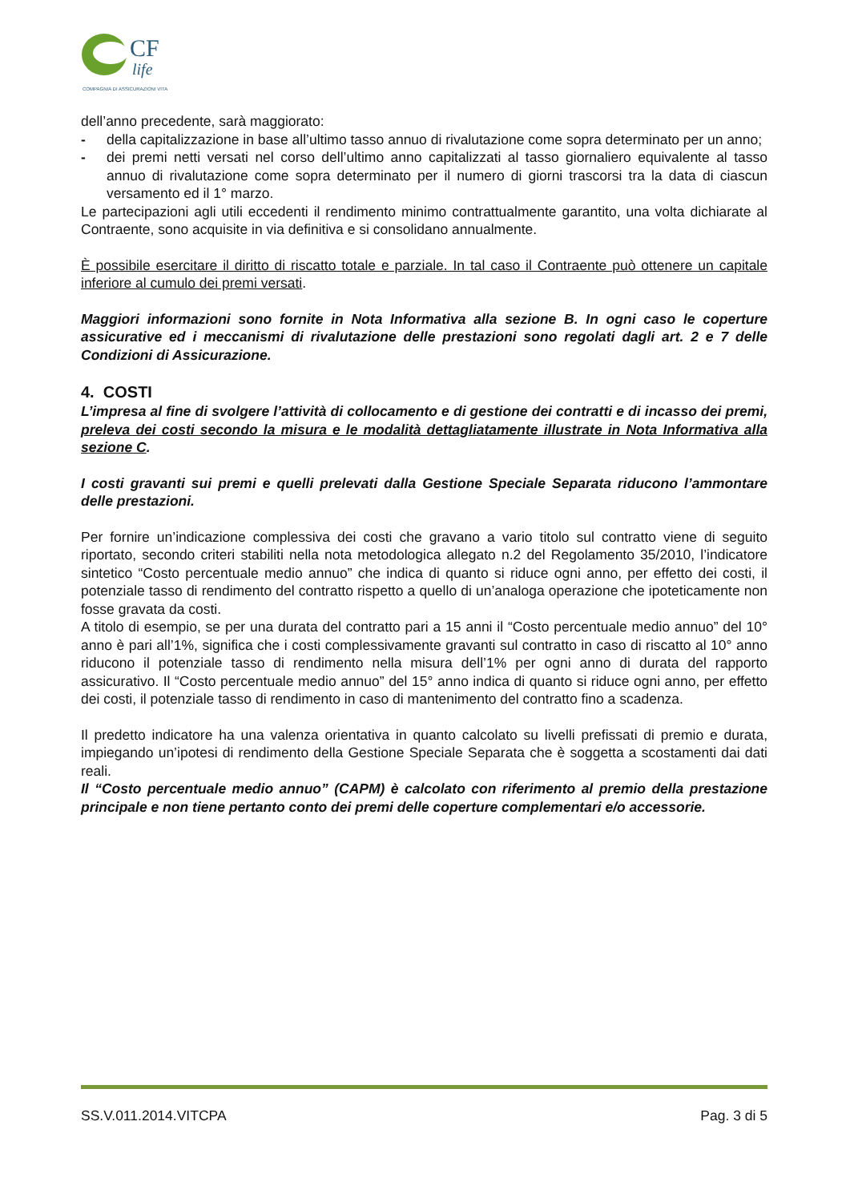CF
life
COMPAGNIA DI ASSICURAZIONI VITA
dell’anno precedente, sarà maggiorato:
- della capitalizzazione in base all’ultimo tasso annuo di rivalutazione come sopra determinato per un anno;
- dei premi netti versati nel corso dell’ultimo anno capitalizzati al tasso giornaliero equivalente al tasso annuo di rivalutazione come sopra determinato per il numero di giorni trascorsi tra la data di ciascun versamento ed il 1° marzo.
Le partecipazioni agli utili eccedenti il rendimento minimo contrattualmente garantito, una volta dichiarate al Contraente, sono acquisite in via definitiva e si consolidano annualmente.
È possibile esercitare il diritto di riscatto totale e parziale. In tal caso il Contraente può ottenere un capitale inferiore al cumulo dei premi versati.
Maggiori informazioni sono fornite in Nota Informativa alla sezione B. In ogni caso le coperture assicurative ed i meccanismi di rivalutazione delle prestazioni sono regolati dagli art. 2 e 7 delle Condizioni di Assicurazione.
4. COSTI
L’impresa al fine di svolgere l’attività di collocamento e di gestione dei contratti e di incasso dei premi, preleva dei costi secondo la misura e le modalità dettagliatamente illustrate in Nota Informativa alla sezione C.
I costi gravanti sui premi e quelli prelevati dalla Gestione Speciale Separata riducono l’ammontare delle prestazioni.
Per fornire un’indicazione complessiva dei costi che gravano a vario titolo sul contratto viene di seguito riportato, secondo criteri stabiliti nella nota metodologica allegato n.2 del Regolamento 35/2010, l’indicatore sintetico “Costo percentuale medio annuo” che indica di quanto si riduce ogni anno, per effetto dei costi, il potenziale tasso di rendimento del contratto rispetto a quello di un’analoga operazione che ipoteticamente non fosse gravata da costi.
A titolo di esempio, se per una durata del contratto pari a 15 anni il “Costo percentuale medio annuo” del 10° anno è pari all’1%, significa che i costi complessivamente gravanti sul contratto in caso di riscatto al 10° anno riducono il potenziale tasso di rendimento nella misura dell’1% per ogni anno di durata del rapporto assicurativo. Il “Costo percentuale medio annuo” del 15° anno indica di quanto si riduce ogni anno, per effetto dei costi, il potenziale tasso di rendimento in caso di mantenimento del contratto fino a scadenza.
Il predetto indicatore ha una valenza orientativa in quanto calcolato su livelli prefissati di premio e durata, impiegando un’ipotesi di rendimento della Gestione Speciale Separata che è soggetta a scostamenti dai dati reali.
Il “Costo percentuale medio annuo” (CAPM) è calcolato con riferimento al premio della prestazione principale e non tiene pertanto conto dei premi delle coperture complementari e/o accessorie.
SS.V.011.2014.VITCPA Pag. 3 di 5